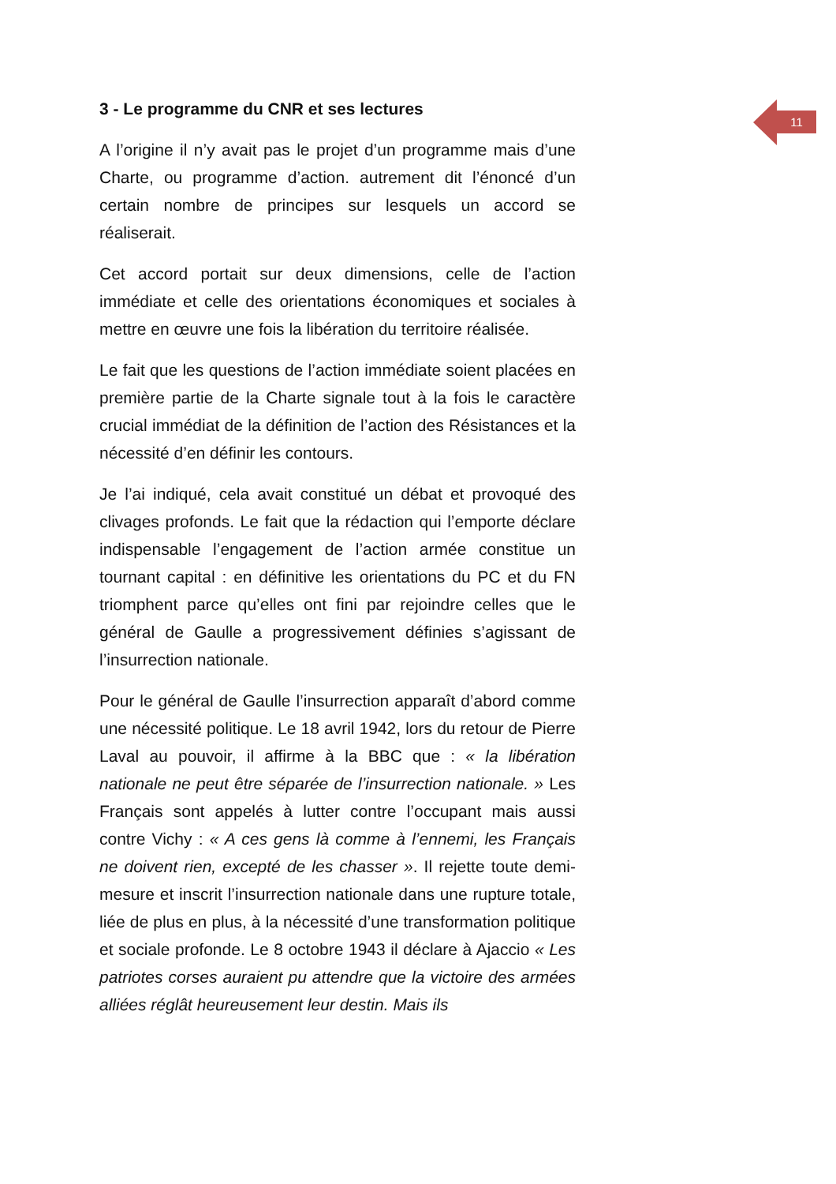11
3 - Le programme du CNR et ses lectures
A l’origine il n’y avait pas le projet d’un programme mais d’une Charte, ou programme d’action. autrement dit l’énoncé d’un certain nombre de principes sur lesquels un accord se réaliserait.
Cet accord portait sur deux dimensions, celle de l’action immédiate et celle des orientations économiques et sociales à mettre en œuvre une fois la libération du territoire réalisée.
Le fait que les questions de l’action immédiate soient placées en première partie de la Charte signale tout à la fois le caractère crucial immédiat de la définition de l’action des Résistances et la nécessité d’en définir les contours.
Je l’ai indiqué, cela avait constitué un débat et provoqué des clivages profonds. Le fait que la rédaction qui l’emporte déclare indispensable l’engagement de l’action armée constitue un tournant capital : en définitive les orientations du PC et du FN triomphent parce qu’elles ont fini par rejoindre celles que le général de Gaulle a progressivement définies s’agissant de l’insurrection nationale.
Pour le général de Gaulle l’insurrection apparaît d’abord comme une nécessité politique. Le 18 avril 1942, lors du retour de Pierre Laval au pouvoir, il affirme à la BBC que : « la libération nationale ne peut être séparée de l’insurrection nationale. » Les Français sont appelés à lutter contre l’occupant mais aussi contre Vichy : « A ces gens là comme à l’ennemi, les Français ne doivent rien, excepté de les chasser ». Il rejette toute demi-mesure et inscrit l’insurrection nationale dans une rupture totale, liée de plus en plus, à la nécessité d’une transformation politique et sociale profonde. Le 8 octobre 1943 il déclare à Ajaccio « Les patriotes corses auraient pu attendre que la victoire des armées alliées réglât heureusement leur destin. Mais ils